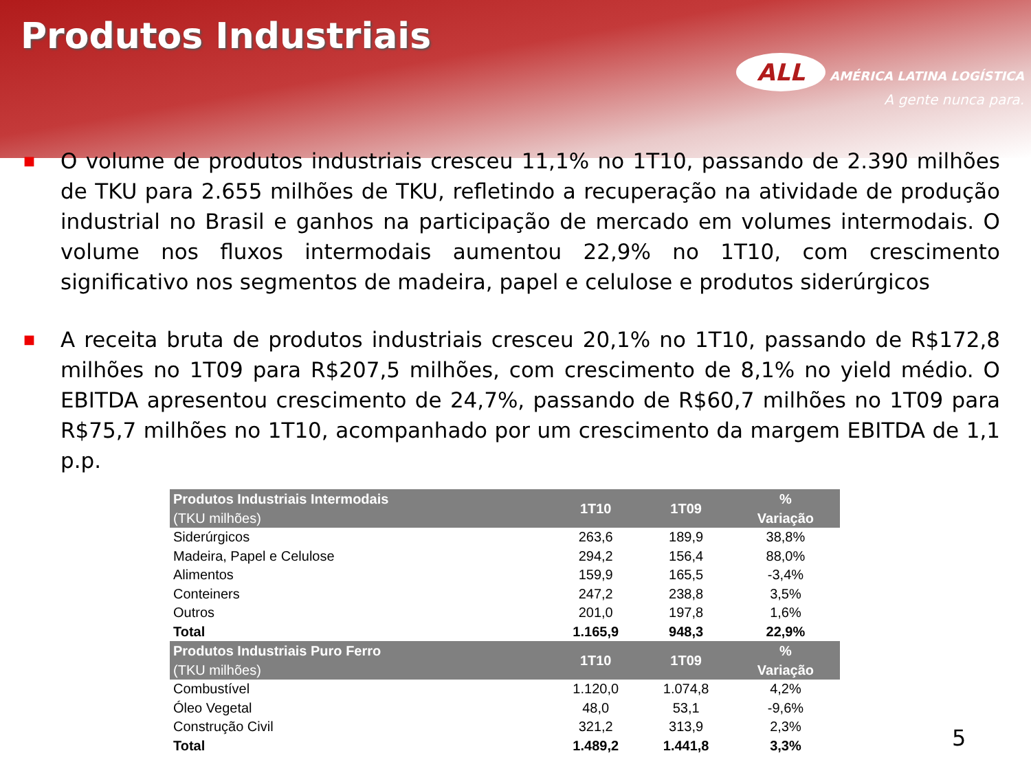Produtos Industriais
ALL AMÉRICA LATINA LOGÍSTICA
A gente nunca para.
■ O volume de produtos industriais cresceu 11,1% no 1T10, passando de 2.390 milhões de TKU para 2.655 milhões de TKU, refletindo a recuperação na atividade de produção industrial no Brasil e ganhos na participação de mercado em volumes intermodais. O volume nos fluxos intermodais aumentou 22,9% no 1T10, com crescimento significativo nos segmentos de madeira, papel e celulose e produtos siderúrgicos
■ A receita bruta de produtos industriais cresceu 20,1% no 1T10, passando de R$172,8 milhões no 1T09 para R$207,5 milhões, com crescimento de 8,1% no yield médio. O EBITDA apresentou crescimento de 24,7%, passando de R$60,7 milhões no 1T09 para R$75,7 milhões no 1T10, acompanhado por um crescimento da margem EBITDA de 1,1 p.p.
| Produtos Industriais Intermodais (TKU milhões) | 1T10 | 1T09 | % Variação |
| --- | --- | --- | --- |
| Siderúrgicos | 263,6 | 189,9 | 38,8% |
| Madeira, Papel e Celulose | 294,2 | 156,4 | 88,0% |
| Alimentos | 159,9 | 165,5 | -3,4% |
| Conteiners | 247,2 | 238,8 | 3,5% |
| Outros | 201,0 | 197,8 | 1,6% |
| Total | 1.165,9 | 948,3 | 22,9% |
| Produtos Industriais Puro Ferro (TKU milhões) | 1T10 | 1T09 | % Variação |
| Combustível | 1.120,0 | 1.074,8 | 4,2% |
| Óleo Vegetal | 48,0 | 53,1 | -9,6% |
| Construção Civil | 321,2 | 313,9 | 2,3% |
| Total | 1.489,2 | 1.441,8 | 3,3% |
5